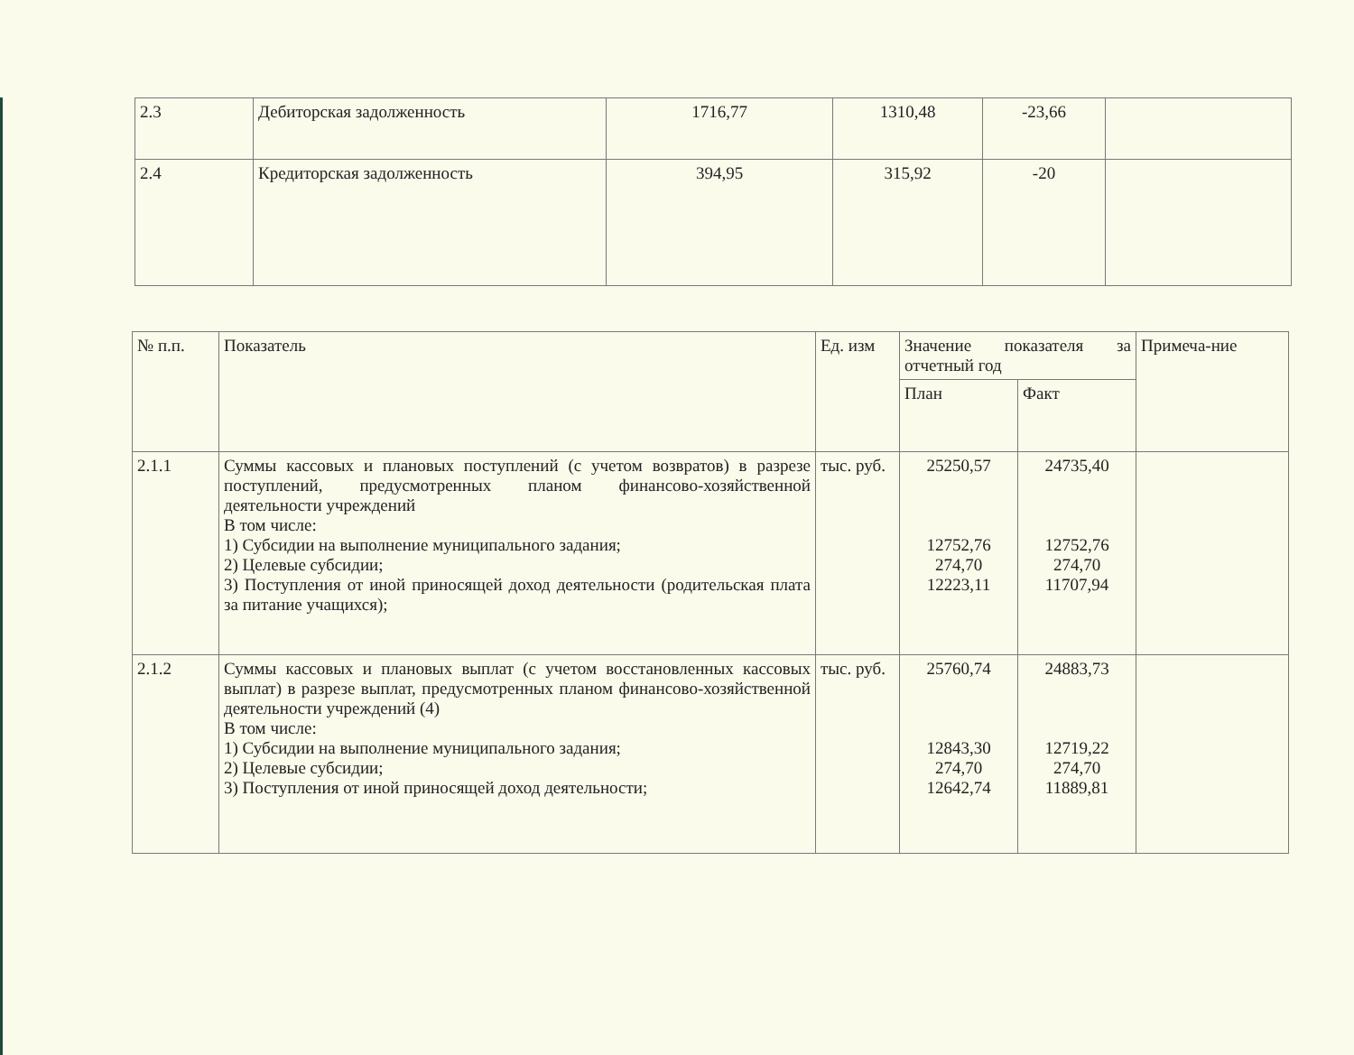| 2.3 | Дебиторская задолженность | 1716,77 | 1310,48 | -23,66 | |
| 2.4 | Кредиторская задолженность | 394,95 | 315,92 | -20 | |
| № п.п. | Показатель | Ед. изм | Значение показателя за отчетный год | | Примеча-ние |
| --- | --- | --- | --- | --- | --- |
| | | | План | Факт | |
| 2.1.1 | Суммы кассовых и плановых поступлений (с учетом возвратов) в разрезе поступлений, предусмотренных планом финансово-хозяйственной деятельности учреждений В том числе: 1) Субсидии на выполнение муниципального задания; 2) Целевые субсидии; 3) Поступления от иной приносящей доход деятельности (родительская плата за питание учащихся); | тыс. руб. | 25250,57 12752,76 274,70 12223,11 | 24735,40 12752,76 274,70 11707,94 | |
| 2.1.2 | Суммы кассовых и плановых выплат (с учетом восстановленных кассовых выплат) в разрезе выплат, предусмотренных планом финансово-хозяйственной деятельности учреждений (4) В том числе: 1) Субсидии на выполнение муниципального задания; 2) Целевые субсидии; 3) Поступления от иной приносящей доход деятельности; | тыс. руб. | 25760,74 12843,30 274,70 12642,74 | 24883,73 12719,22 274,70 11889,81 | |